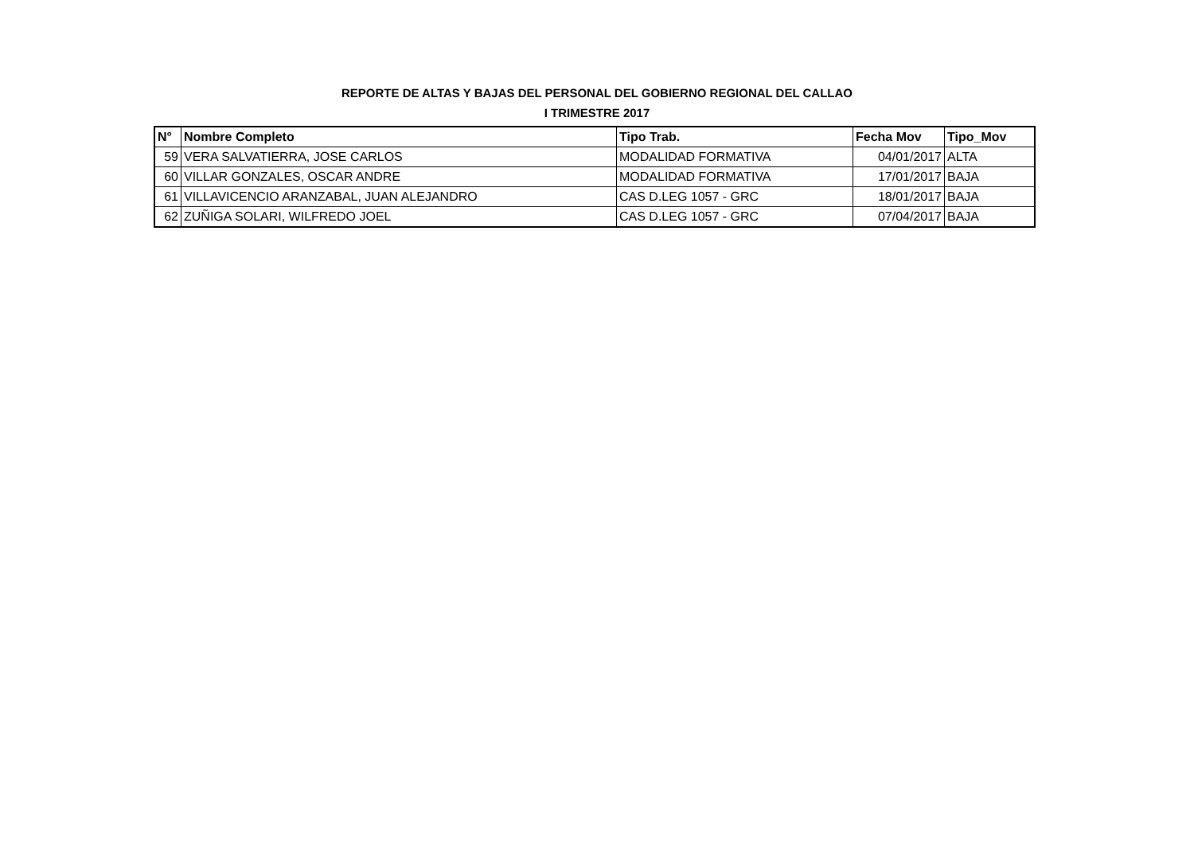REPORTE DE ALTAS Y BAJAS DEL PERSONAL DEL GOBIERNO REGIONAL DEL CALLAO
I TRIMESTRE 2017
| N° | Nombre Completo | Tipo Trab. | Fecha Mov | Tipo_Mov |
| --- | --- | --- | --- | --- |
| 59 | VERA SALVATIERRA, JOSE CARLOS | MODALIDAD FORMATIVA | 04/01/2017 | ALTA |
| 60 | VILLAR GONZALES, OSCAR ANDRE | MODALIDAD FORMATIVA | 17/01/2017 | BAJA |
| 61 | VILLAVICENCIO ARANZABAL, JUAN ALEJANDRO | CAS D.LEG 1057 - GRC | 18/01/2017 | BAJA |
| 62 | ZUÑIGA SOLARI, WILFREDO JOEL | CAS D.LEG 1057 - GRC | 07/04/2017 | BAJA |